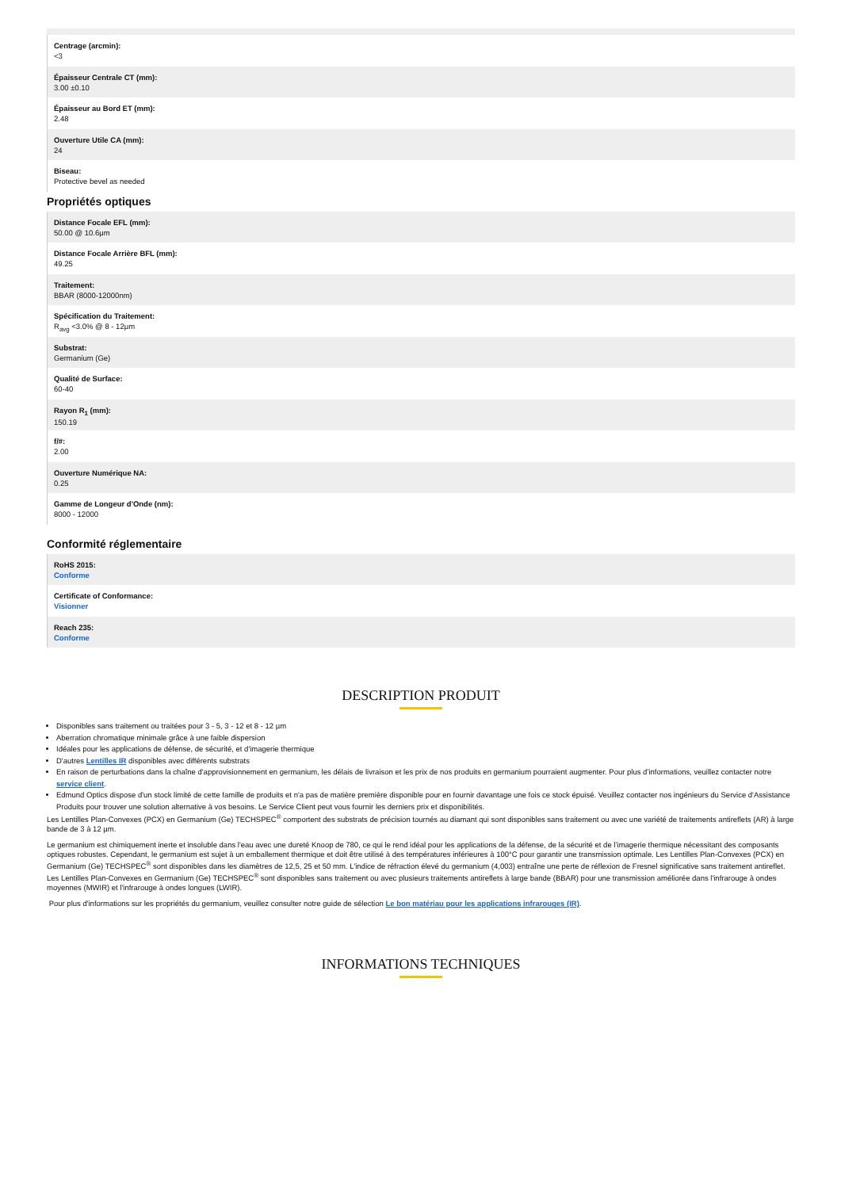Centrage (arcmin):
<3
Épaisseur Centrale CT (mm):
3.00 ±0.10
Épaisseur au Bord ET (mm):
2.48
Ouverture Utile CA (mm):
24
Biseau:
Protective bevel as needed
Propriétés optiques
Distance Focale EFL (mm):
50.00 @ 10.6μm
Distance Focale Arrière BFL (mm):
49.25
Traitement:
BBAR (8000-12000nm)
Spécification du Traitement:
R<sub>avg</sub> <3.0% @ 8 - 12μm
Substrat:
Germanium (Ge)
Qualité de Surface:
60-40
Rayon R<sub>1</sub> (mm):
150.19
f/#:
2.00
Ouverture Numérique NA:
0.25
Gamme de Longeur d'Onde (nm):
8000 - 12000
Conformité réglementaire
RoHS 2015:
Conforme
Certificate of Conformance:
Visionner
Reach 235:
Conforme
DESCRIPTION PRODUIT
Disponibles sans traitement ou traitées pour 3 - 5, 3 - 12 et 8 - 12 µm
Aberration chromatique minimale grâce à une faible dispersion
Idéales pour les applications de défense, de sécurité, et d'imagerie thermique
D'autres Lentilles IR disponibles avec différents substrats
En raison de perturbations dans la chaîne d'approvisionnement en germanium, les délais de livraison et les prix de nos produits en germanium pourraient augmenter. Pour plus d’informations, veuillez contacter notre service client.
Edmund Optics dispose d'un stock limité de cette famille de produits et n'a pas de matière première disponible pour en fournir davantage une fois ce stock épuisé. Veuillez contacter nos ingénieurs du Service d'Assistance Produits pour trouver une solution alternative à vos besoins. Le Service Client peut vous fournir les derniers prix et disponibilités.
Les Lentilles Plan-Convexes (PCX) en Germanium (Ge) TECHSPEC<sup>®</sup> comportent des substrats de précision tournés au diamant qui sont disponibles sans traitement ou avec une variété de traitements antireflets (AR) à large bande de 3 à 12 µm.
Le germanium est chimiquement inerte et insoluble dans l'eau avec une dureté Knoop de 780, ce qui le rend idéal pour les applications de la défense, de la sécurité et de l’imagerie thermique nécessitant des composants optiques robustes. Cependant, le germanium est sujet à un emballement thermique et doit être utilisé à des températures inférieures à 100°C pour garantir une transmission optimale. Les Lentilles Plan-Convexes (PCX) en Germanium (Ge) TECHSPEC<sup>®</sup> sont disponibles dans les diamètres de 12,5, 25 et 50 mm. L'indice de réfraction élevé du germanium (4,003) entraîne une perte de réflexion de Fresnel significative sans traitement antireflet. Les Lentilles Plan-Convexes en Germanium (Ge) TECHSPEC<sup>®</sup> sont disponibles sans traitement ou avec plusieurs traitements antireflets à large bande (BBAR) pour une transmission améliorée dans l'infrarouge à ondes moyennes (MWIR) et l'infrarouge à ondes longues (LWIR).
Pour plus d'informations sur les propriétés du germanium, veuillez consulter notre guide de sélection Le bon matériau pour les applications infrarouges (IR).
INFORMATIONS TECHNIQUES